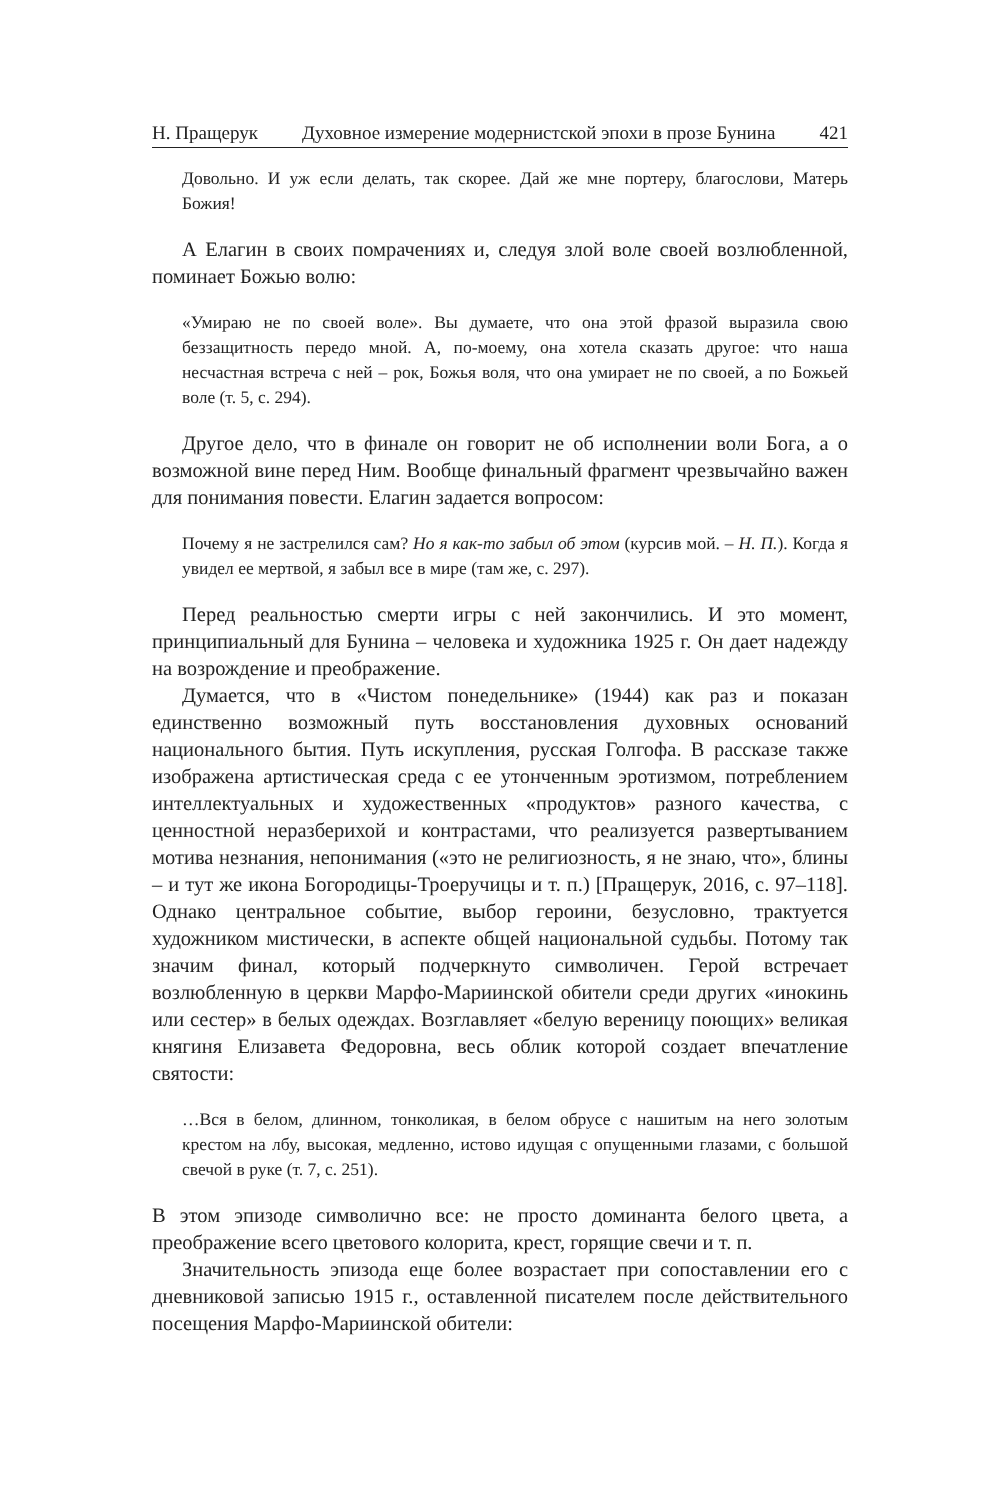Н. Пращерук Духовное измерение модернистской эпохи в прозе Бунина 421
Довольно. И уж если делать, так скорее. Дай же мне портеру, благослови, Матерь Божия!
А Елагин в своих помрачениях и, следуя злой воле своей возлюбленной, поминает Божью волю:
«Умираю не по своей воле». Вы думаете, что она этой фразой выразила свою беззащитность передо мной. А, по-моему, она хотела сказать другое: что наша несчастная встреча с ней – рок, Божья воля, что она умирает не по своей, а по Божьей воле (т. 5, с. 294).
Другое дело, что в финале он говорит не об исполнении воли Бога, а о возможной вине перед Ним. Вообще финальный фрагмент чрезвычайно важен для понимания повести. Елагин задается вопросом:
Почему я не застрелился сам? Но я как-то забыл об этом (курсив мой. – Н. П.). Когда я увидел ее мертвой, я забыл все в мире (там же, с. 297).
Перед реальностью смерти игры с ней закончились. И это момент, принципиальный для Бунина – человека и художника 1925 г. Он дает надежду на возрождение и преображение.
Думается, что в «Чистом понедельнике» (1944) как раз и показан единственно возможный путь восстановления духовных оснований национального бытия. Путь искупления, русская Голгофа. В рассказе также изображена артистическая среда с ее утонченным эротизмом, потреблением интеллектуальных и художественных «продуктов» разного качества, с ценностной неразберихой и контрастами, что реализуется развертыванием мотива незнания, непонимания («это не религиозность, я не знаю, что», блины – и тут же икона Богородицы-Троеручицы и т. п.) [Пращерук, 2016, с. 97–118]. Однако центральное событие, выбор героини, безусловно, трактуется художником мистически, в аспекте общей национальной судьбы. Потому так значим финал, который подчеркнуто символичен. Герой встречает возлюбленную в церкви Марфо-Мариинской обители среди других «инокинь или сестер» в белых одеждах. Возглавляет «белую вереницу поющих» великая княгиня Елизавета Федоровна, весь облик которой создает впечатление святости:
…Вся в белом, длинном, тонколикая, в белом обрусе с нашитым на него золотым крестом на лбу, высокая, медленно, истово идущая с опущенными глазами, с большой свечой в руке (т. 7, с. 251).
В этом эпизоде символично все: не просто доминанта белого цвета, а преображение всего цветового колорита, крест, горящие свечи и т. п.
Значительность эпизода еще более возрастает при сопоставлении его с дневниковой записью 1915 г., оставленной писателем после действительного посещения Марфо-Мариинской обители: